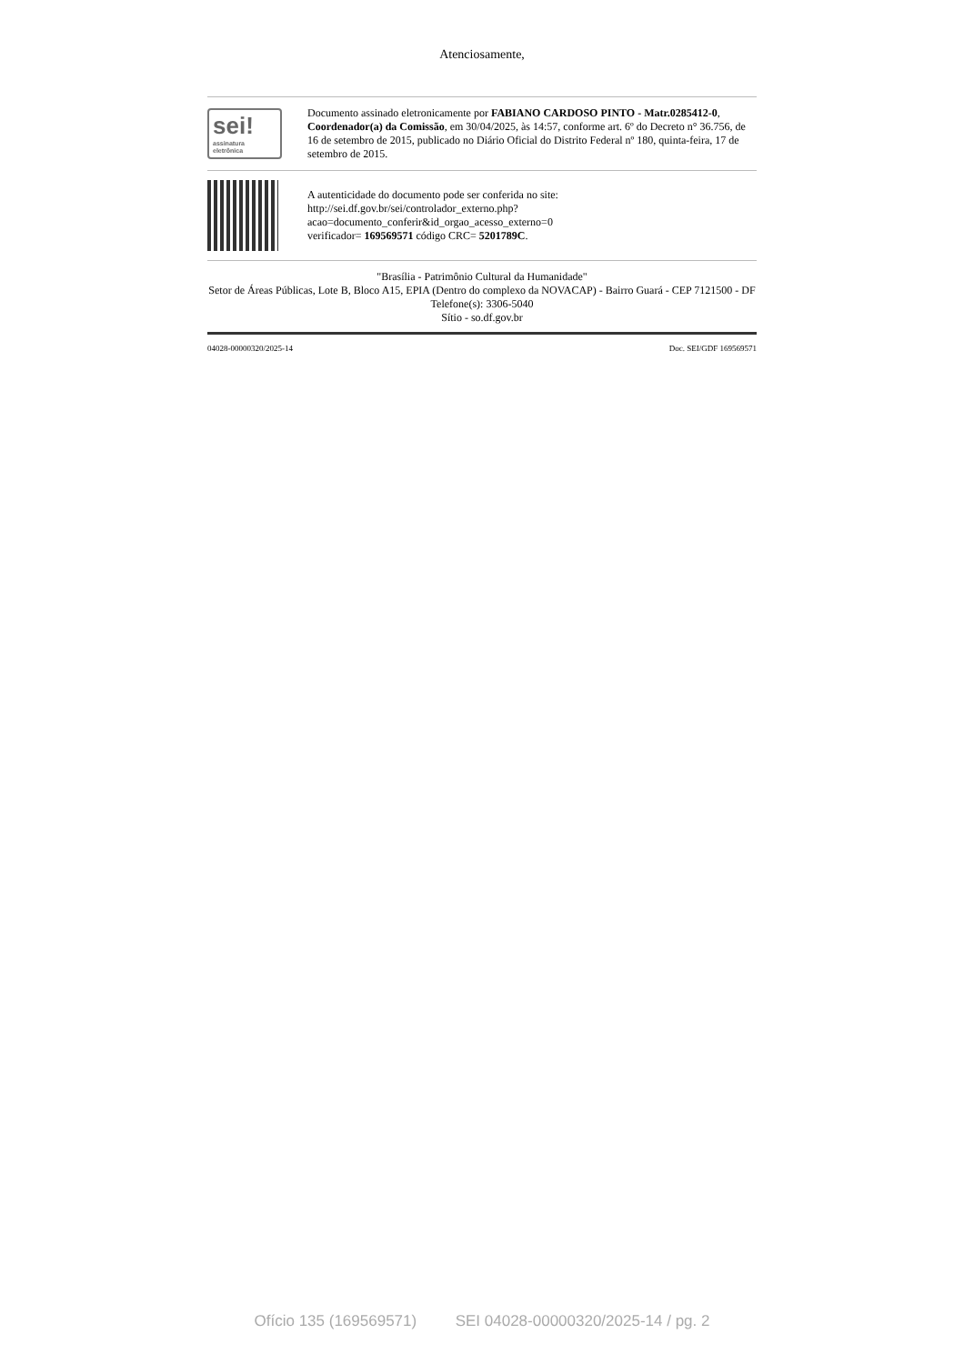Atenciosamente,
sei!
assinatura
eletrônica
Documento assinado eletronicamente por FABIANO CARDOSO PINTO - Matr.0285412-0, Coordenador(a) da Comissão, em 30/04/2025, às 14:57, conforme art. 6º do Decreto n° 36.756, de 16 de setembro de 2015, publicado no Diário Oficial do Distrito Federal nº 180, quinta-feira, 17 de setembro de 2015.
A autenticidade do documento pode ser conferida no site:
http://sei.df.gov.br/sei/controlador_externo.php?
acao=documento_conferir&id_orgao_acesso_externo=0
verificador= 169569571 código CRC= 5201789C.
"Brasília - Patrimônio Cultural da Humanidade"
Setor de Áreas Públicas, Lote B, Bloco A15, EPIA (Dentro do complexo da NOVACAP) - Bairro Guará - CEP 7121500 - DF
Telefone(s): 3306-5040
Sítio - so.df.gov.br
04028-00000320/2025-14 Doc. SEI/GDF 169569571
Ofício 135 (169569571) SEI 04028-00000320/2025-14 / pg. 2